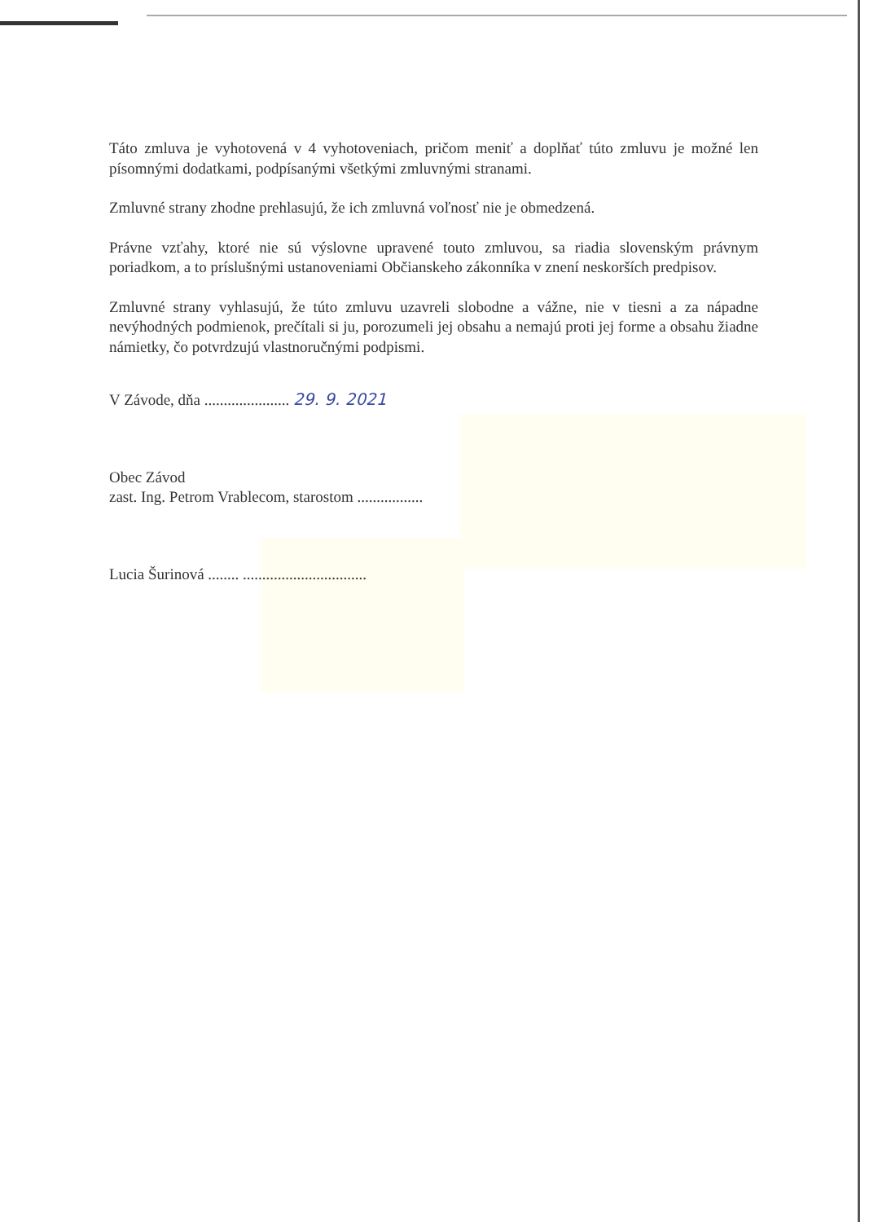Táto zmluva je vyhotovená v 4 vyhotoveniach, pričom meniť a doplňať túto zmluvu je možné len písomnými dodatkami, podpísanými všetkými zmluvnými stranami.
Zmluvné strany zhodne prehlasujú, že ich zmluvná voľnosť nie je obmedzená.
Právne vzťahy, ktoré nie sú výslovne upravené touto zmluvou, sa riadia slovenským právnym poriadkom, a to príslušnými ustanoveniami Občianskeho zákonníka v znení neskorších predpisov.
Zmluvné strany vyhlasujú, že túto zmluvu uzavreli slobodne a vážne, nie v tiesni a za nápadne nevýhodných podmienok, prečítali si ju, porozumeli jej obsahu a nemajú proti jej forme a obsahu žiadne námietky, čo potvrdzujú vlastnoručnými podpismi.
V Závode, dňa ...................... 29. 9. 2021
Obec Závod
zast. Ing. Petrom Vrablecom, starostom .................
Lucia Šurinová ........ ................................